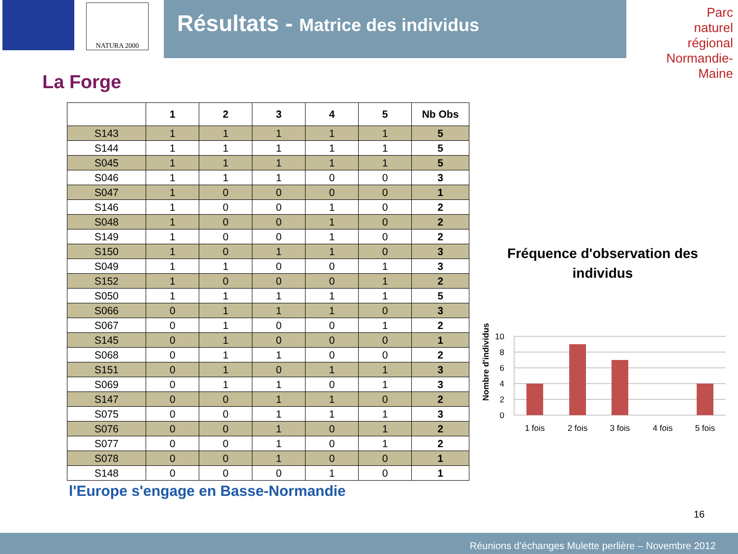NATURA 2000
Résultats - Matrice des individus
Parc
naturel
régional
Normandie-Maine
La Forge
| | 1 | 2 | 3 | 4 | 5 | Nb Obs |
| --- | --- | --- | --- | --- | --- | --- |
| S143 | 1 | 1 | 1 | 1 | 1 | 5 |
| S144 | 1 | 1 | 1 | 1 | 1 | 5 |
| S045 | 1 | 1 | 1 | 1 | 1 | 5 |
| S046 | 1 | 1 | 1 | 0 | 0 | 3 |
| S047 | 1 | 0 | 0 | 0 | 0 | 1 |
| S146 | 1 | 0 | 0 | 1 | 0 | 2 |
| S048 | 1 | 0 | 0 | 1 | 0 | 2 |
| S149 | 1 | 0 | 0 | 1 | 0 | 2 |
| S150 | 1 | 0 | 1 | 1 | 0 | 3 |
| S049 | 1 | 1 | 0 | 0 | 1 | 3 |
| S152 | 1 | 0 | 0 | 0 | 1 | 2 |
| S050 | 1 | 1 | 1 | 1 | 1 | 5 |
| S066 | 0 | 1 | 1 | 1 | 0 | 3 |
| S067 | 0 | 1 | 0 | 0 | 1 | 2 |
| S145 | 0 | 1 | 0 | 0 | 0 | 1 |
| S068 | 0 | 1 | 1 | 0 | 0 | 2 |
| S151 | 0 | 1 | 0 | 1 | 1 | 3 |
| S069 | 0 | 1 | 1 | 0 | 1 | 3 |
| S147 | 0 | 0 | 1 | 1 | 0 | 2 |
| S075 | 0 | 0 | 1 | 1 | 1 | 3 |
| S076 | 0 | 0 | 1 | 0 | 1 | 2 |
| S077 | 0 | 0 | 1 | 0 | 1 | 2 |
| S078 | 0 | 0 | 1 | 0 | 0 | 1 |
| S148 | 0 | 0 | 0 | 1 | 0 | 1 |
Fréquence d'observation des individus
Nombre d'individus
10
8
6
4
2
0
1 fois
2 fois
3 fois
4 fois
5 fois
l'Europe s'engage en Basse-Normandie
16
Réunions d’échanges Mulette perlière – Novembre 2012